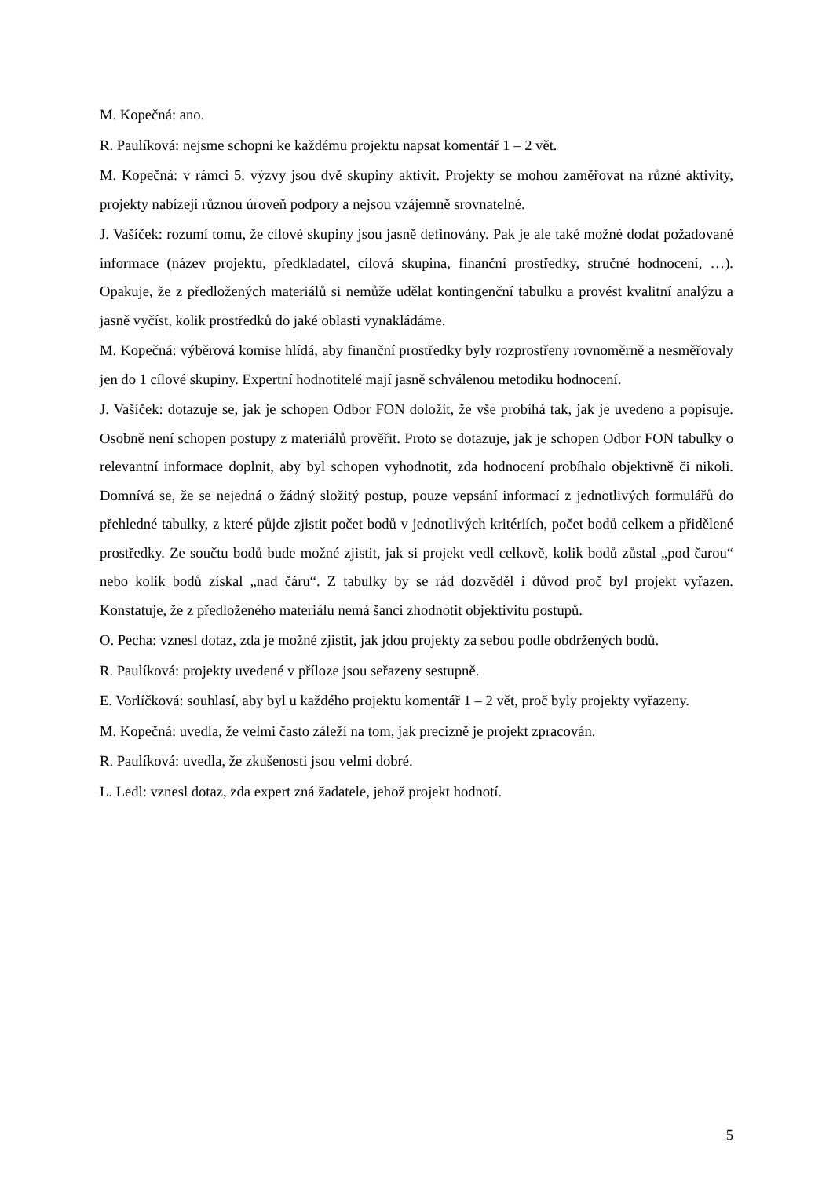M. Kopečná: ano.
R. Paulíková: nejsme schopni ke každému projektu napsat komentář 1 – 2 vět.
M. Kopečná: v rámci 5. výzvy jsou dvě skupiny aktivit. Projekty se mohou zaměřovat na různé aktivity, projekty nabízejí různou úroveň podpory a nejsou vzájemně srovnatelné.
J. Vašíček: rozumí tomu, že cílové skupiny jsou jasně definovány. Pak je ale také možné dodat požadované informace (název projektu, předkladatel, cílová skupina, finanční prostředky, stručné hodnocení, …). Opakuje, že z předložených materiálů si nemůže udělat kontingenční tabulku a provést kvalitní analýzu a jasně vyčíst, kolik prostředků do jaké oblasti vynakládáme.
M. Kopečná: výběrová komise hlídá, aby finanční prostředky byly rozprostřeny rovnoměrně a nesměřovaly jen do 1 cílové skupiny. Expertní hodnotitelé mají jasně schválenou metodiku hodnocení.
J. Vašíček: dotazuje se, jak je schopen Odbor FON doložit, že vše probíhá tak, jak je uvedeno a popisuje. Osobně není schopen postupy z materiálů prověřit. Proto se dotazuje, jak je schopen Odbor FON tabulky o relevantní informace doplnit, aby byl schopen vyhodnotit, zda hodnocení probíhalo objektivně či nikoli. Domnívá se, že se nejedná o žádný složitý postup, pouze vepsání informací z jednotlivých formulářů do přehledné tabulky, z které půjde zjistit počet bodů v jednotlivých kritériích, počet bodů celkem a přidělené prostředky. Ze součtu bodů bude možné zjistit, jak si projekt vedl celkově, kolik bodů zůstal „pod čarou“ nebo kolik bodů získal „nad čáru“. Z tabulky by se rád dozvěděl i důvod proč byl projekt vyřazen. Konstatuje, že z předloženého materiálu nemá šanci zhodnotit objektivitu postupů.
O. Pecha: vznesl dotaz, zda je možné zjistit, jak jdou projekty za sebou podle obdržených bodů.
R. Paulíková: projekty uvedené v příloze jsou seřazeny sestupně.
E. Vorlíčková: souhlasí, aby byl u každého projektu komentář 1 – 2 vět, proč byly projekty vyřazeny.
M. Kopečná: uvedla, že velmi často záleží na tom, jak precizně je projekt zpracován.
R. Paulíková: uvedla, že zkušenosti jsou velmi dobré.
L. Ledl: vznesl dotaz, zda expert zná žadatele, jehož projekt hodnotí.
5